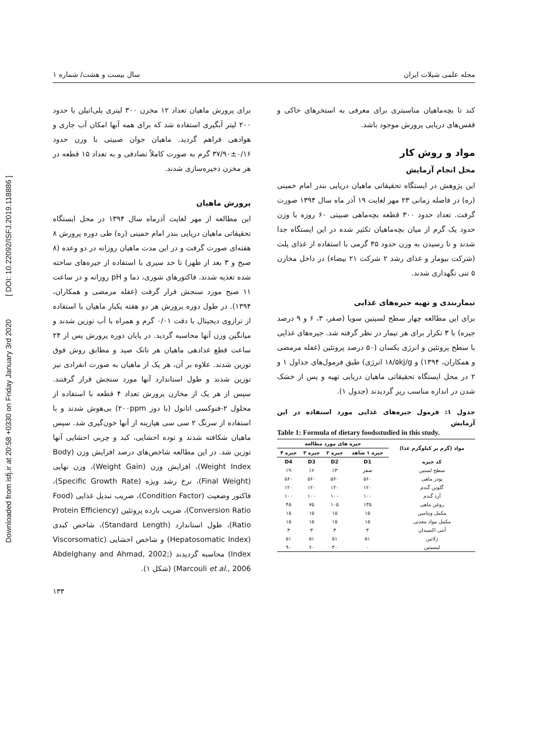Downloaded from isfj.ir at 20:58 +0330 on Friday January 3rd 2020 [ DOI: 10.22092/ISFJ.2019.118886 ]
مجله علمی شیلات ایران سال بیست و هشت/ شماره ۱
کند تا بچه‌ماهیان مناسبتری برای معرفی به استخرهای خاکی و قفس‌های دریایی پرورش موجود باشد.
مواد و روش کار
محل انجام آزمایش
این پژوهش در ایستگاه تحقیقاتی ماهیان دریایی بندر امام خمینی (ره) در فاصله زمانی ۲۳ مهر لغایت ۱۹ آذر ماه سال ۱۳۹۴ صورت گرفت. تعداد حدود ۳۰۰ قطعه بچه‌ماهی صبیتی ۶۰ روزه با وزن حدود یک گرم از میان بچه‌ماهیان تکثیر شده در این ایستگاه جدا شدند و تا رسیدن به وزن حدود ۳۵ گرمی با استفاده از غذای پلت (شرکت بیومار و غذای رشد ۲ شرکت ۲۱ بیضاء) در داخل مخازن ۵ تنی نگهداری شدند.
تیماربندی و تهیه جیره‌های غذایی
برای این مطالعه چهار سطح لسیتین سویا (صفر، ۳، ۶ و ۹ درصد جیره) با ۳ تکرار برای هر تیمار در نظر گرفته شد. جیره‌های غذایی با سطح پروتئین و انرژی یکسان (۵۰ درصد پروتئین (غفله مرمضی و همکاران، ۱۳۹۴) و ۱۸/۵kj/g انرژی) طبق فرمول‌های جداول ۱ و ۲ در محل ایستگاه تحقیقاتی ماهیان دریایی تهیه و پس از خشک شدن در اندازه مناسب ریز گردیدند (جدول ۱).
جدول ۱: فرمول جیره‌های غذایی مورد استفاده در این آزمایش
Table 1: Formula of dietary foodsstudied in this study.
| مواد (گرم بر کیلوگرم غذا) | جیره های مورد مطالعه | | | |
| --- | --- | --- | --- | --- |
| | جیره ۱ شاهد | جیره ۲ | جیره ۳ | جیره ۴ |
| کد جیره | D1 | D2 | D3 | D4 |
| سطح لستین | صفر | ٪۳ | ٪۶ | ٪۹ |
| پودر ماهی | ۵۶۰ | ۵۶۰ | ۵۶۰ | ۵۶۰ |
| گلوتن گندم | ۱۲۰ | ۱۲۰ | ۱۲۰ | ۱۲۰ |
| آرد گندم | ۱۰۰ | ۱۰۰ | ۱۰۰ | ۱۰۰ |
| روغن ماهی | ۱۳۵ | ۱۰۵ | ۷۵ | ۴۵ |
| مکمل ویتامین | ۱۵ | ۱۵ | ۱۵ | ۱۵ |
| مکمل مواد معدنی | ۱۵ | ۱۵ | ۱۵ | ۱۵ |
| آنتی اکسیدان | ۳ | ۳ | ۳ | ۳ |
| ژلاتین | ۵۱ | ۵۱ | ۵۱ | ۵۱ |
| لیسیتین | ۰ | ۳۰ | ۶۰ | ۹۰ |
برای پرورش ماهیان تعداد ۱۲ مخزن ۳۰۰ لیتری پلی‌اتیلن با حدود ۲۰۰ لیتر آبگیری استفاده شد که برای همه آنها امکان آب جاری و هوادهی فراهم گردید. ماهیان جوان صبیتی با وزن حدود ۰/۱۶±۳۷/۹۰ گرم به صورت کاملاً تصادفی و به تعداد ۱۵ قطعه در هر مخزن ذخیره‌سازی شدند.
پرورش ماهیان
این مطالعه از مهر لغایت آذرماه سال ۱۳۹۴ در محل ایستگاه تحقیقاتی ماهیان دریایی بندر امام خمینی (ره) طی دوره پرورش ۸ هفته‌ای صورت گرفت و در این مدت ماهیان روزانه در دو وعده (۸ صبح و ۳ بعد از ظهر) تا حد سیری با استفاده از جیره‌های ساخته شده تغذیه شدند. فاکتورهای شوری، دما و pH روزانه و در ساعت ۱۱ صبح مورد سنجش قرار گرفت (غفله مرمضی و همکاران، ۱۳۹۴). در طول دوره پرورش هر دو هفته یکبار ماهیان با استفاده از ترازوی دیجیتال با دقت ۰/۰۱ گرم و همراه با آب توزین شدند و میانگین وزن آنها محاسبه گردید. در پایان دوره پرورش پس از ۲۴ ساعت قطع غذادهی ماهیان هر تانک صید و مطابق روش فوق توزین شدند. علاوه بر آن، هر یک از ماهیان به صورت انفرادی نیز توزین شدند و طول استاندارد آنها مورد سنجش قرار گرفتند. سپس از هر یک از مخازن پرورش تعداد ۴ قطعه با استفاده از محلول ۲-فنوکسی اتانول (با دوز ۲۰۰ppm) بی‌هوش شدند و با استفاده از سرنگ ۲ سی سی هپارینه از آنها خون‌گیری شد. سپس ماهیان شکافته شدند و توده احشایی، کبد و چربی احشایی آنها توزین شد. در این مطالعه شاخص‌های درصد افزایش وزن (Body Weight Index)، افزایش وزن (Weight Gain)، وزن نهایی (Final Weight)، نرخ رشد ویژه (Specific Growth Rate)، فاکتور وضعیت (Condition Factor)، ضریب تبدیل غذایی (Food Conversion Ratio)، ضریب بازده پروتئین (Protein Efficiency Ratio)، طول استاندارد (Standard Length)، شاخص کبدی (Hepatosomatic Index) و شاخص احشایی (Viscorsomatic Index) محاسبه گردیدند (Abdelghany and Ahmad, 2002; Marcouli et al., 2006) (شکل ۱).
۱۳۳